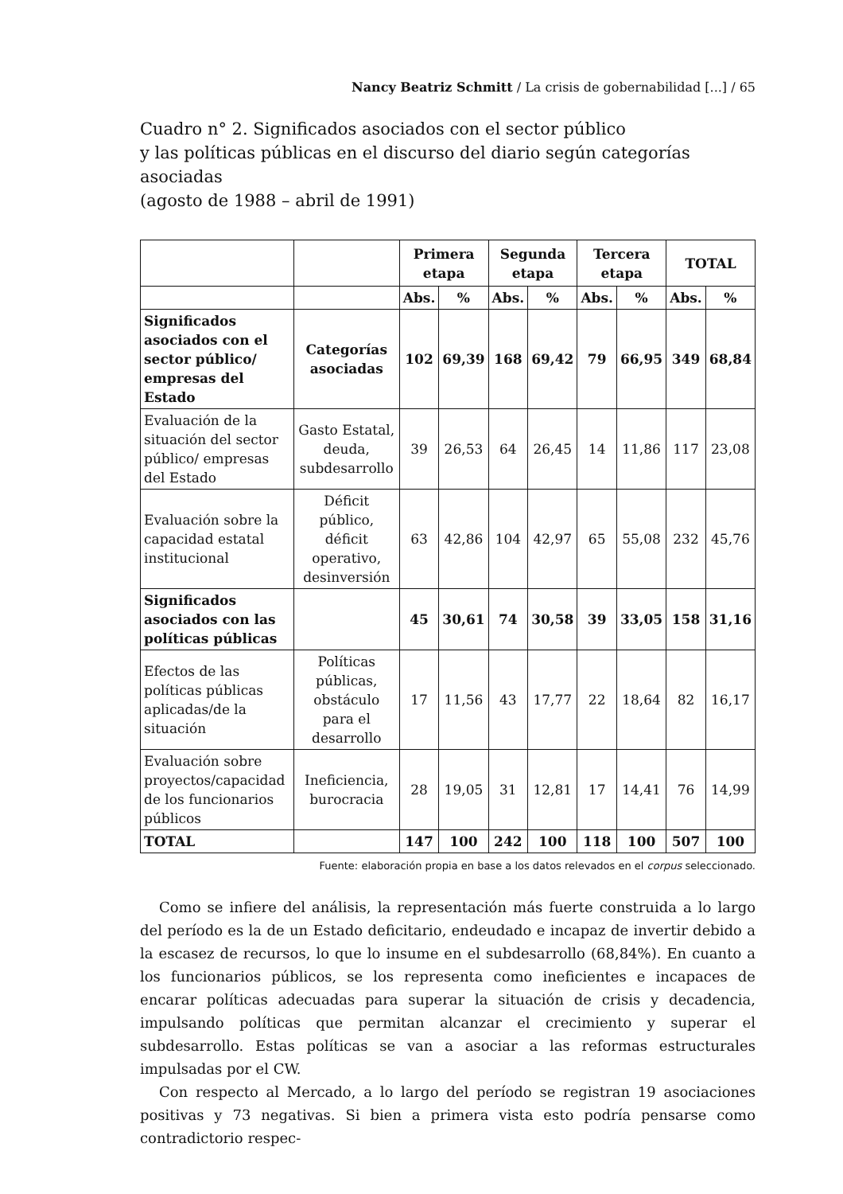Nancy Beatriz Schmitt / La crisis de gobernabilidad [...] / 65
Cuadro n° 2. Significados asociados con el sector público
y las políticas públicas en el discurso del diario según categorías asociadas
(agosto de 1988 – abril de 1991)
| | | Primera etapa | | Segunda etapa | | Tercera etapa | | TOTAL | |
| | | Abs. | % | Abs. | % | Abs. | % | Abs. | % |
| Significados asociados con el sector público/ empresas del Estado | Categorías asociadas | 102 | 69,39 | 168 | 69,42 | 79 | 66,95 | 349 | 68,84 |
| Evaluación de la situación del sector público/ empresas del Estado | Gasto Estatal, deuda, subdesarrollo | 39 | 26,53 | 64 | 26,45 | 14 | 11,86 | 117 | 23,08 |
| Evaluación sobre la capacidad estatal institucional | Déficit público, déficit operativo, desinversión | 63 | 42,86 | 104 | 42,97 | 65 | 55,08 | 232 | 45,76 |
| Significados asociados con las políticas públicas | | 45 | 30,61 | 74 | 30,58 | 39 | 33,05 | 158 | 31,16 |
| Efectos de las políticas públicas aplicadas/de la situación | Políticas públicas, obstáculo para el desarrollo | 17 | 11,56 | 43 | 17,77 | 22 | 18,64 | 82 | 16,17 |
| Evaluación sobre proyectos/capacidad de los funcionarios públicos | Ineficiencia, burocracia | 28 | 19,05 | 31 | 12,81 | 17 | 14,41 | 76 | 14,99 |
| TOTAL | | 147 | 100 | 242 | 100 | 118 | 100 | 507 | 100 |
Fuente: elaboración propia en base a los datos relevados en el corpus seleccionado.
Como se infiere del análisis, la representación más fuerte construida a lo largo del período es la de un Estado deficitario, endeudado e incapaz de invertir debido a la escasez de recursos, lo que lo insume en el subdesarrollo (68,84%). En cuanto a los funcionarios públicos, se los representa como ineficientes e incapaces de encarar políticas adecuadas para superar la situación de crisis y decadencia, impulsando políticas que permitan alcanzar el crecimiento y superar el subdesarrollo. Estas políticas se van a asociar a las reformas estructurales impulsadas por el CW.
Con respecto al Mercado, a lo largo del período se registran 19 asociaciones positivas y 73 negativas. Si bien a primera vista esto podría pensarse como contradictorio respec-